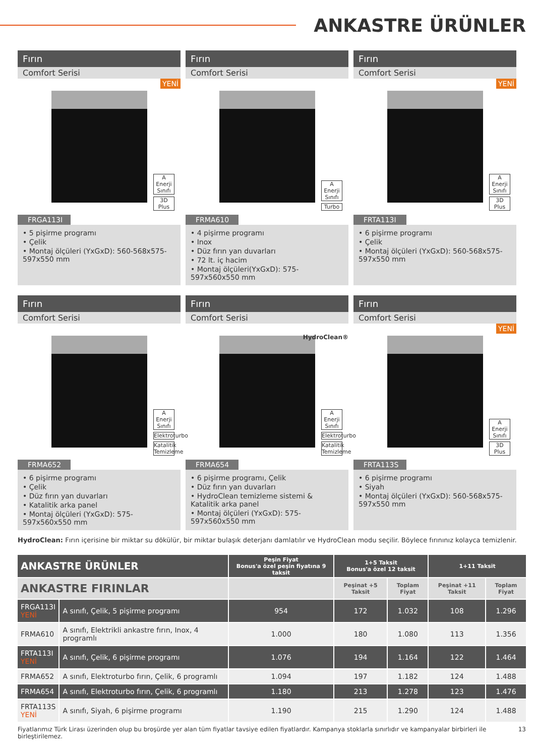ANKASTRE ÜRÜNLER
Fırın
Comfort Serisi
YENİ
A Enerji Sınıfı
3D Plus
FRGA113I
• 5 pişirme programı
• Çelik
• Montaj ölçüleri (YxGxD): 560-568x575-597x550 mm
Fırın
Comfort Serisi
A Enerji Sınıfı
Turbo
FRMA610
• 4 pişirme programı
• Inox
• Düz fırın yan duvarları
• 72 lt. iç hacim
• Montaj ölçüleri(YxGxD): 575-597x560x550 mm
Fırın
Comfort Serisi
YENİ
A Enerji Sınıfı
3D Plus
FRTA113I
• 6 pişirme programı
• Çelik
• Montaj ölçüleri (YxGxD): 560-568x575-597x550 mm
Fırın
Comfort Serisi
A Enerji Sınıfı
Elektroturbo
Katalitik Temizleme
FRMA652
• 6 pişirme programı
• Çelik
• Düz fırın yan duvarları
• Katalitik arka panel
• Montaj ölçüleri (YxGxD): 575-597x560x550 mm
Fırın
Comfort Serisi
HydroClean®
A Enerji Sınıfı
Elektroturbo
Katalitik Temizleme
FRMA654
• 6 pişirme programı, Çelik
• Düz fırın yan duvarları
• HydroClean temizleme sistemi & Katalitik arka panel
• Montaj ölçüleri (YxGxD): 575-597x560x550 mm
Fırın
Comfort Serisi
YENİ
A Enerji Sınıfı
3D Plus
FRTA113S
• 6 pişirme programı
• Siyah
• Montaj ölçüleri (YxGxD): 560-568x575-597x550 mm
HydroClean: Fırın içerisine bir miktar su dökülür, bir miktar bulaşık deterjanı damlatılır ve HydroClean modu seçilir. Böylece fırınınız kolayca temizlenir.
| ANKASTRE ÜRÜNLER | | Peşin Fiyat Bonus'a özel peşin fiyatına 9 taksit | 1+5 Taksit Bonus'a özel 12 taksit | | 1+11 Taksit | |
| --- | --- | --- | --- | --- | --- | --- |
| ANKASTRE FIRINLAR | | | Peşinat +5 Taksit | Toplam Fiyat | Peşinat +11 Taksit | Toplam Fiyat |
| FRGA113I YENİ | A sınıfı, Çelik, 5 pişirme programı | 954 | 172 | 1.032 | 108 | 1.296 |
| FRMA610 | A sınıfı, Elektrikli ankastre fırın, Inox, 4 programlı | 1.000 | 180 | 1.080 | 113 | 1.356 |
| FRTA113I YENİ | A sınıfı, Çelik, 6 pişirme programı | 1.076 | 194 | 1.164 | 122 | 1.464 |
| FRMA652 | A sınıfı, Elektroturbo fırın, Çelik, 6 programlı | 1.094 | 197 | 1.182 | 124 | 1.488 |
| FRMA654 | A sınıfı, Elektroturbo fırın, Çelik, 6 programlı | 1.180 | 213 | 1.278 | 123 | 1.476 |
| FRTA113S YENİ | A sınıfı, Siyah, 6 pişirme programı | 1.190 | 215 | 1.290 | 124 | 1.488 |
Fiyatlarımız Türk Lirası üzerinden olup bu broşürde yer alan tüm fiyatlar tavsiye edilen fiyatlardır. Kampanya stoklarla sınırlıdır ve kampanyalar birbirleri ile birleştirilemez. 13